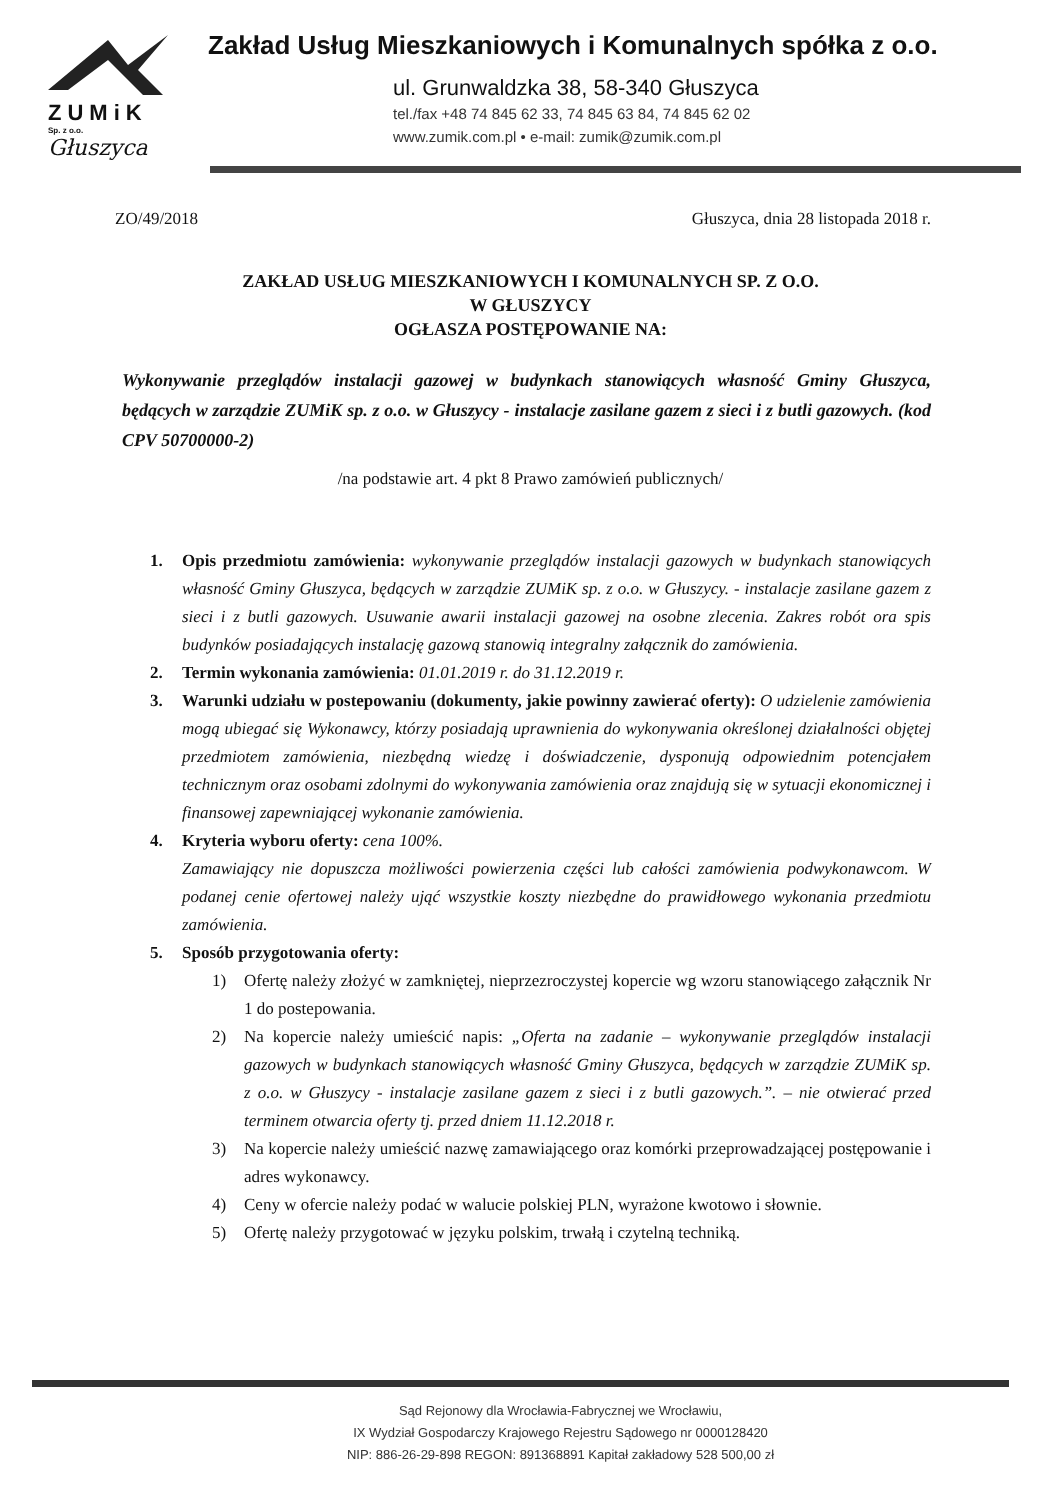ZUMiK
Sp. z o.o.
Głuszyca
Zakład Usług Mieszkaniowych i Komunalnych spółka z o.o.
ul. Grunwaldzka 38, 58-340 Głuszyca
tel./fax +48 74 845 62 33, 74 845 63 84, 74 845 62 02
www.zumik.com.pl • e-mail: zumik@zumik.com.pl
ZO/49/2018 Głuszyca, dnia 28 listopada 2018 r.
ZAKŁAD USŁUG MIESZKANIOWYCH I KOMUNALNYCH SP. Z O.O.
W GŁUSZYCY
OGŁASZA POSTĘPOWANIE NA:
Wykonywanie przeglądów instalacji gazowej w budynkach stanowiących własność Gminy Głuszyca, będących w zarządzie ZUMiK sp. z o.o. w Głuszycy - instalacje zasilane gazem z sieci i z butli gazowych. (kod CPV 50700000-2)
/na podstawie art. 4 pkt 8 Prawo zamówień publicznych/
1. Opis przedmiotu zamówienia: wykonywanie przeglądów instalacji gazowych w budynkach stanowiących własność Gminy Głuszyca, będących w zarządzie ZUMiK sp. z o.o. w Głuszycy. - instalacje zasilane gazem z sieci i z butli gazowych. Usuwanie awarii instalacji gazowej na osobne zlecenia. Zakres robót ora spis budynków posiadających instalację gazową stanowią integralny załącznik do zamówienia.
2. Termin wykonania zamówienia: 01.01.2019 r. do 31.12.2019 r.
3. Warunki udziału w postepowaniu (dokumenty, jakie powinny zawierać oferty): O udzielenie zamówienia mogą ubiegać się Wykonawcy, którzy posiadają uprawnienia do wykonywania określonej działalności objętej przedmiotem zamówienia, niezbędną wiedzę i doświadczenie, dysponują odpowiednim potencjałem technicznym oraz osobami zdolnymi do wykonywania zamówienia oraz znajdują się w sytuacji ekonomicznej i finansowej zapewniającej wykonanie zamówienia.
4. Kryteria wyboru oferty: cena 100%.
Zamawiający nie dopuszcza możliwości powierzenia części lub całości zamówienia podwykonawcom. W podanej cenie ofertowej należy ująć wszystkie koszty niezbędne do prawidłowego wykonania przedmiotu zamówienia.
5. Sposób przygotowania oferty:
1) Ofertę należy złożyć w zamkniętej, nieprzezroczystej kopercie wg wzoru stanowiącego załącznik Nr 1 do postepowania.
2) Na kopercie należy umieścić napis: „Oferta na zadanie – wykonywanie przeglądów instalacji gazowych w budynkach stanowiących własność Gminy Głuszyca, będących w zarządzie ZUMiK sp. z o.o. w Głuszycy - instalacje zasilane gazem z sieci i z butli gazowych.”. – nie otwierać przed terminem otwarcia oferty tj. przed dniem 11.12.2018 r.
3) Na kopercie należy umieścić nazwę zamawiającego oraz komórki przeprowadzającej postępowanie i adres wykonawcy.
4) Ceny w ofercie należy podać w walucie polskiej PLN, wyrażone kwotowo i słownie.
5) Ofertę należy przygotować w języku polskim, trwałą i czytelną techniką.
Sąd Rejonowy dla Wrocławia-Fabrycznej we Wrocławiu,
IX Wydział Gospodarczy Krajowego Rejestru Sądowego nr 0000128420
NIP: 886-26-29-898 REGON: 891368891 Kapitał zakładowy 528 500,00 zł